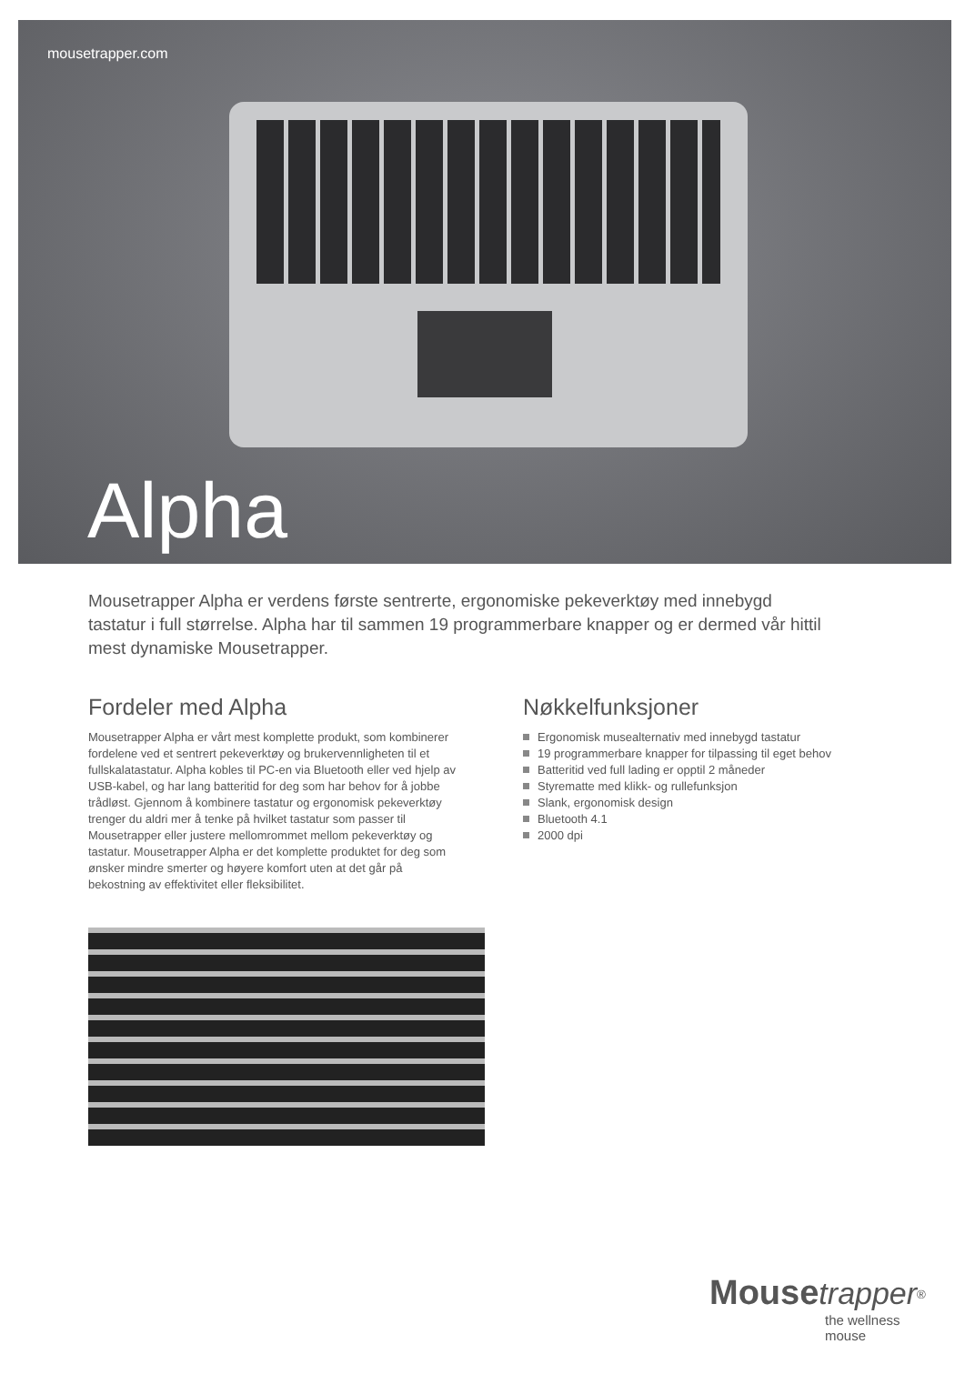mousetrapper.com
Alpha
Mousetrapper Alpha er verdens første sentrerte, ergonomiske pekeverktøy med innebygd tastatur i full størrelse. Alpha har til sammen 19 programmerbare knapper og er dermed vår hittil mest dynamiske Mousetrapper.
Fordeler med Alpha
Mousetrapper Alpha er vårt mest komplette produkt, som kombinerer fordelene ved et sentrert pekeverktøy og brukervennligheten til et fullskalatastatur. Alpha kobles til PC-en via Bluetooth eller ved hjelp av USB-kabel, og har lang batteritid for deg som har behov for å jobbe trådløst. Gjennom å kombinere tastatur og ergonomisk pekeverktøy trenger du aldri mer å tenke på hvilket tastatur som passer til Mousetrapper eller justere mellomrommet mellom pekeverktøy og tastatur. Mousetrapper Alpha er det komplette produktet for deg som ønsker mindre smerter og høyere komfort uten at det går på bekostning av effektivitet eller fleksibilitet.
Nøkkelfunksjoner
Ergonomisk musealternativ med innebygd tastatur
19 programmerbare knapper for tilpassing til eget behov
Batteritid ved full lading er opptil 2 måneder
Styrematte med klikk- og rullefunksjon
Slank, ergonomisk design
Bluetooth 4.1
2000 dpi
Mouse trapper<sup>®</sup>
the wellness mouse